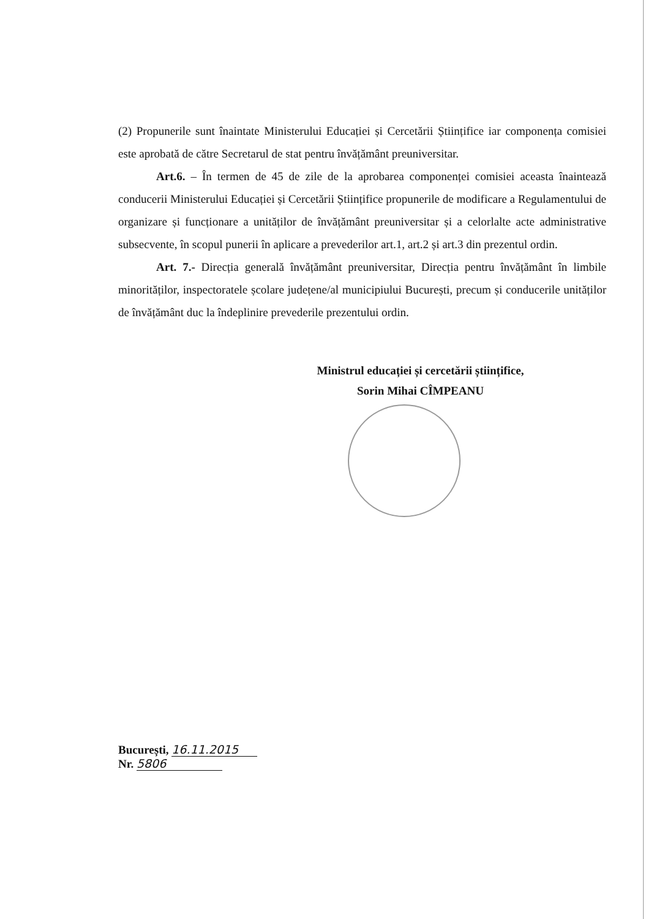(2) Propunerile sunt înaintate Ministerului Educației și Cercetării Științifice iar componența comisiei este aprobată de către Secretarul de stat pentru învățământ preuniversitar.
Art.6. – În termen de 45 de zile de la aprobarea componenței comisiei aceasta înaintează conducerii Ministerului Educației și Cercetării Științifice propunerile de modificare a Regulamentului de organizare și funcționare a unităților de învățământ preuniversitar și a celorlalte acte administrative subsecvente, în scopul punerii în aplicare a prevederilor art.1, art.2 și art.3 din prezentul ordin.
Art. 7.- Direcția generală învățământ preuniversitar, Direcția pentru învățământ în limbile minorităților, inspectoratele școlare județene/al municipiului București, precum și conducerile unităților de învățământ duc la îndeplinire prevederile prezentului ordin.
Ministrul educației și cercetării științifice,
Sorin Mihai CÎMPEANU
București, 16.11.2015
Nr. 5806